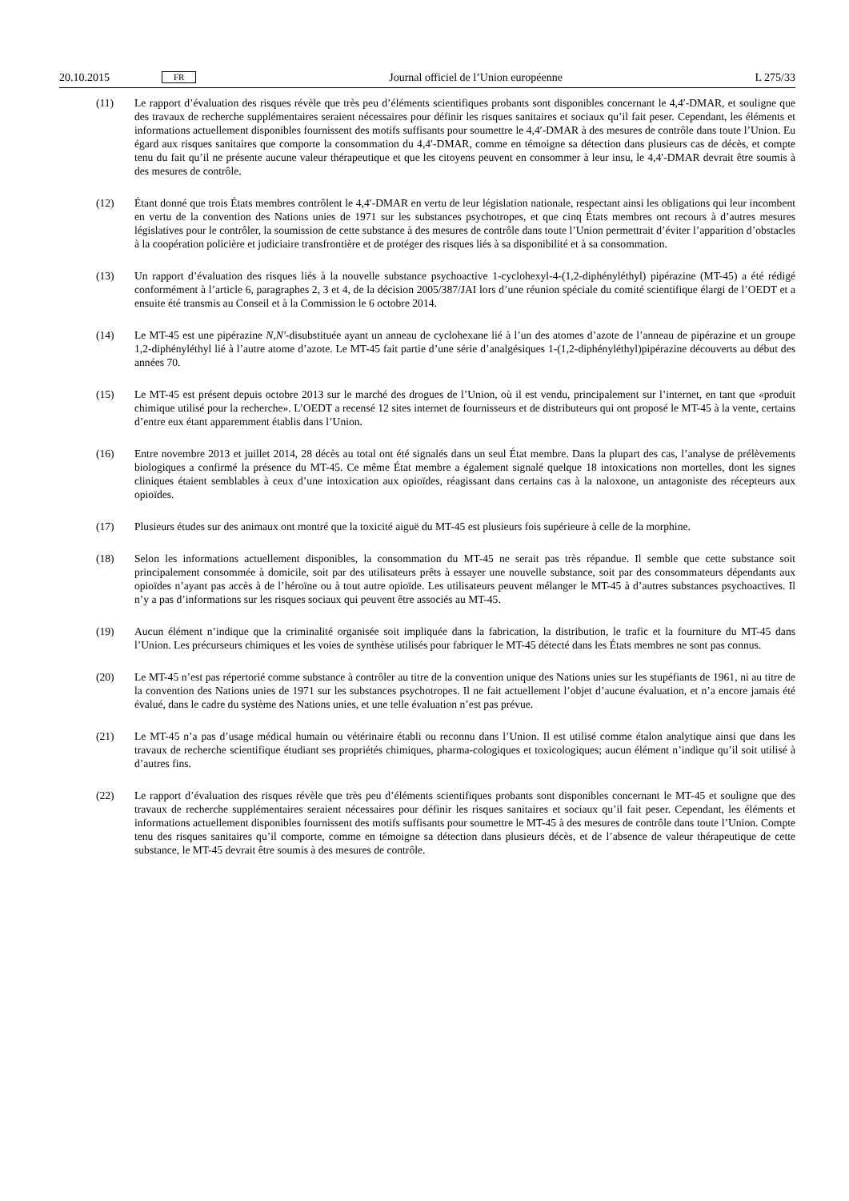20.10.2015 FR Journal officiel de l’Union européenne L 275/33
(11) Le rapport d’évaluation des risques révèle que très peu d’éléments scientifiques probants sont disponibles concernant le 4,4′-DMAR, et souligne que des travaux de recherche supplémentaires seraient nécessaires pour définir les risques sanitaires et sociaux qu’il fait peser. Cependant, les éléments et informations actuellement disponibles fournissent des motifs suffisants pour soumettre le 4,4′-DMAR à des mesures de contrôle dans toute l’Union. Eu égard aux risques sanitaires que comporte la consommation du 4,4′-DMAR, comme en témoigne sa détection dans plusieurs cas de décès, et compte tenu du fait qu’il ne présente aucune valeur thérapeutique et que les citoyens peuvent en consommer à leur insu, le 4,4′-DMAR devrait être soumis à des mesures de contrôle.
(12) Étant donné que trois États membres contrôlent le 4,4′-DMAR en vertu de leur législation nationale, respectant ainsi les obligations qui leur incombent en vertu de la convention des Nations unies de 1971 sur les substances psychotropes, et que cinq États membres ont recours à d’autres mesures législatives pour le contrôler, la soumission de cette substance à des mesures de contrôle dans toute l’Union permettrait d’éviter l’apparition d’obstacles à la coopération policière et judiciaire transfrontière et de protéger des risques liés à sa disponibilité et à sa consommation.
(13) Un rapport d’évaluation des risques liés à la nouvelle substance psychoactive 1-cyclohexyl-4-(1,2-diphényléthyl) pipérazine (MT-45) a été rédigé conformément à l’article 6, paragraphes 2, 3 et 4, de la décision 2005/387/JAI lors d’une réunion spéciale du comité scientifique élargi de l’OEDT et a ensuite été transmis au Conseil et à la Commission le 6 octobre 2014.
(14) Le MT-45 est une pipérazine N,N′-disubstituée ayant un anneau de cyclohexane lié à l’un des atomes d’azote de l’anneau de pipérazine et un groupe 1,2-diphényléthyl lié à l’autre atome d’azote. Le MT-45 fait partie d’une série d’analgésiques 1-(1,2-diphényléthyl)pipérazine découverts au début des années 70.
(15) Le MT-45 est présent depuis octobre 2013 sur le marché des drogues de l’Union, où il est vendu, principalement sur l’internet, en tant que «produit chimique utilisé pour la recherche». L’OEDT a recensé 12 sites internet de fournisseurs et de distributeurs qui ont proposé le MT-45 à la vente, certains d’entre eux étant apparemment établis dans l’Union.
(16) Entre novembre 2013 et juillet 2014, 28 décès au total ont été signalés dans un seul État membre. Dans la plupart des cas, l’analyse de prélèvements biologiques a confirmé la présence du MT-45. Ce même État membre a également signalé quelque 18 intoxications non mortelles, dont les signes cliniques étaient semblables à ceux d’une intoxication aux opioïdes, réagissant dans certains cas à la naloxone, un antagoniste des récepteurs aux opioïdes.
(17) Plusieurs études sur des animaux ont montré que la toxicité aiguë du MT-45 est plusieurs fois supérieure à celle de la morphine.
(18) Selon les informations actuellement disponibles, la consommation du MT-45 ne serait pas très répandue. Il semble que cette substance soit principalement consommée à domicile, soit par des utilisateurs prêts à essayer une nouvelle substance, soit par des consommateurs dépendants aux opioïdes n’ayant pas accès à de l’héroïne ou à tout autre opioïde. Les utilisateurs peuvent mélanger le MT-45 à d’autres substances psychoactives. Il n’y a pas d’informations sur les risques sociaux qui peuvent être associés au MT-45.
(19) Aucun élément n’indique que la criminalité organisée soit impliquée dans la fabrication, la distribution, le trafic et la fourniture du MT-45 dans l’Union. Les précurseurs chimiques et les voies de synthèse utilisés pour fabriquer le MT-45 détecté dans les États membres ne sont pas connus.
(20) Le MT-45 n’est pas répertorié comme substance à contrôler au titre de la convention unique des Nations unies sur les stupéfiants de 1961, ni au titre de la convention des Nations unies de 1971 sur les substances psychotropes. Il ne fait actuellement l’objet d’aucune évaluation, et n’a encore jamais été évalué, dans le cadre du système des Nations unies, et une telle évaluation n’est pas prévue.
(21) Le MT-45 n’a pas d’usage médical humain ou vétérinaire établi ou reconnu dans l’Union. Il est utilisé comme étalon analytique ainsi que dans les travaux de recherche scientifique étudiant ses propriétés chimiques, pharma-cologiques et toxicologiques; aucun élément n’indique qu’il soit utilisé à d’autres fins.
(22) Le rapport d’évaluation des risques révèle que très peu d’éléments scientifiques probants sont disponibles concernant le MT-45 et souligne que des travaux de recherche supplémentaires seraient nécessaires pour définir les risques sanitaires et sociaux qu’il fait peser. Cependant, les éléments et informations actuellement disponibles fournissent des motifs suffisants pour soumettre le MT-45 à des mesures de contrôle dans toute l’Union. Compte tenu des risques sanitaires qu’il comporte, comme en témoigne sa détection dans plusieurs décès, et de l’absence de valeur thérapeutique de cette substance, le MT-45 devrait être soumis à des mesures de contrôle.